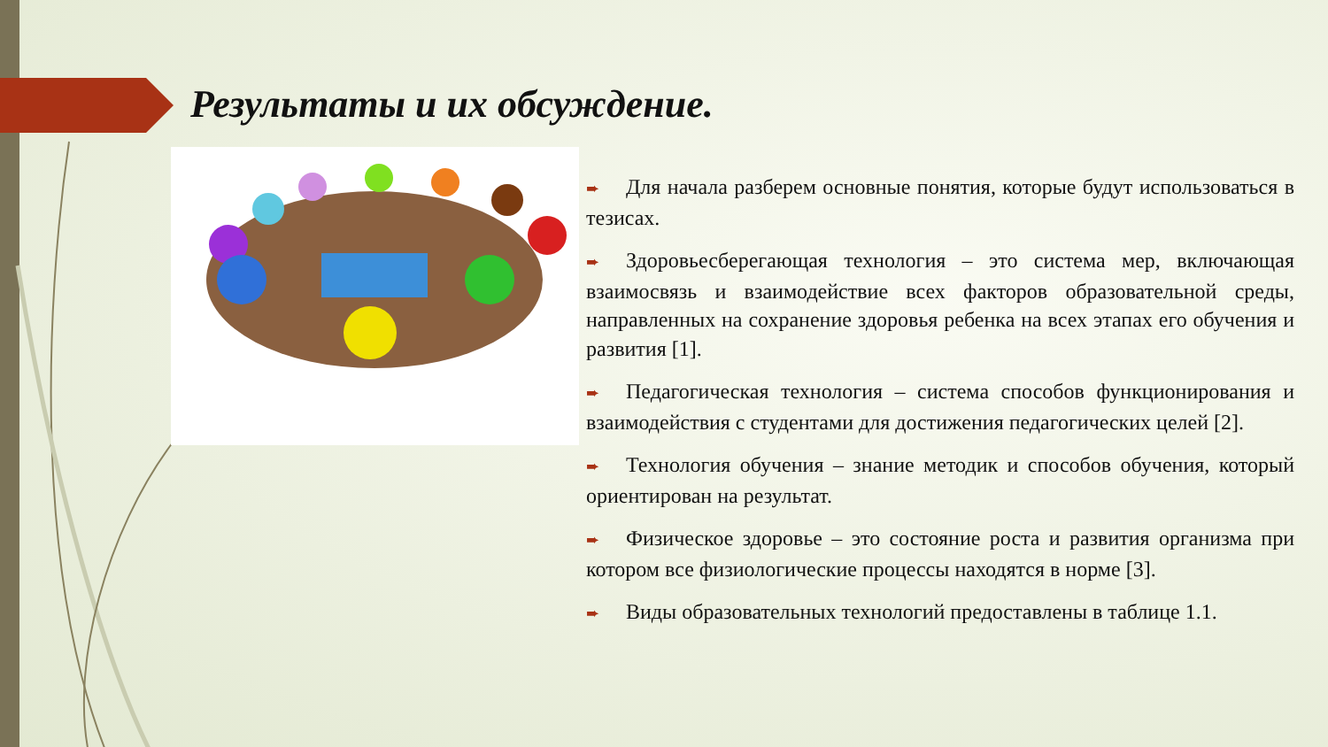Результаты и их обсуждение.
➨ Для начала разберем основные понятия, которые будут использоваться в тезисах.
➨ Здоровьесберегающая технология – это система мер, включающая взаимосвязь и взаимодействие всех факторов образовательной среды, направленных на сохранение здоровья ребенка на всех этапах его обучения и развития [1].
➨ Педагогическая технология – система способов функционирования и взаимодействия с студентами для достижения педагогических целей [2].
➨ Технология обучения – знание методик и способов обучения, который ориентирован на результат.
➨ Физическое здоровье – это состояние роста и развития организма при котором все физиологические процессы находятся в норме [3].
➨ Виды образовательных технологий предоставлены в таблице 1.1.